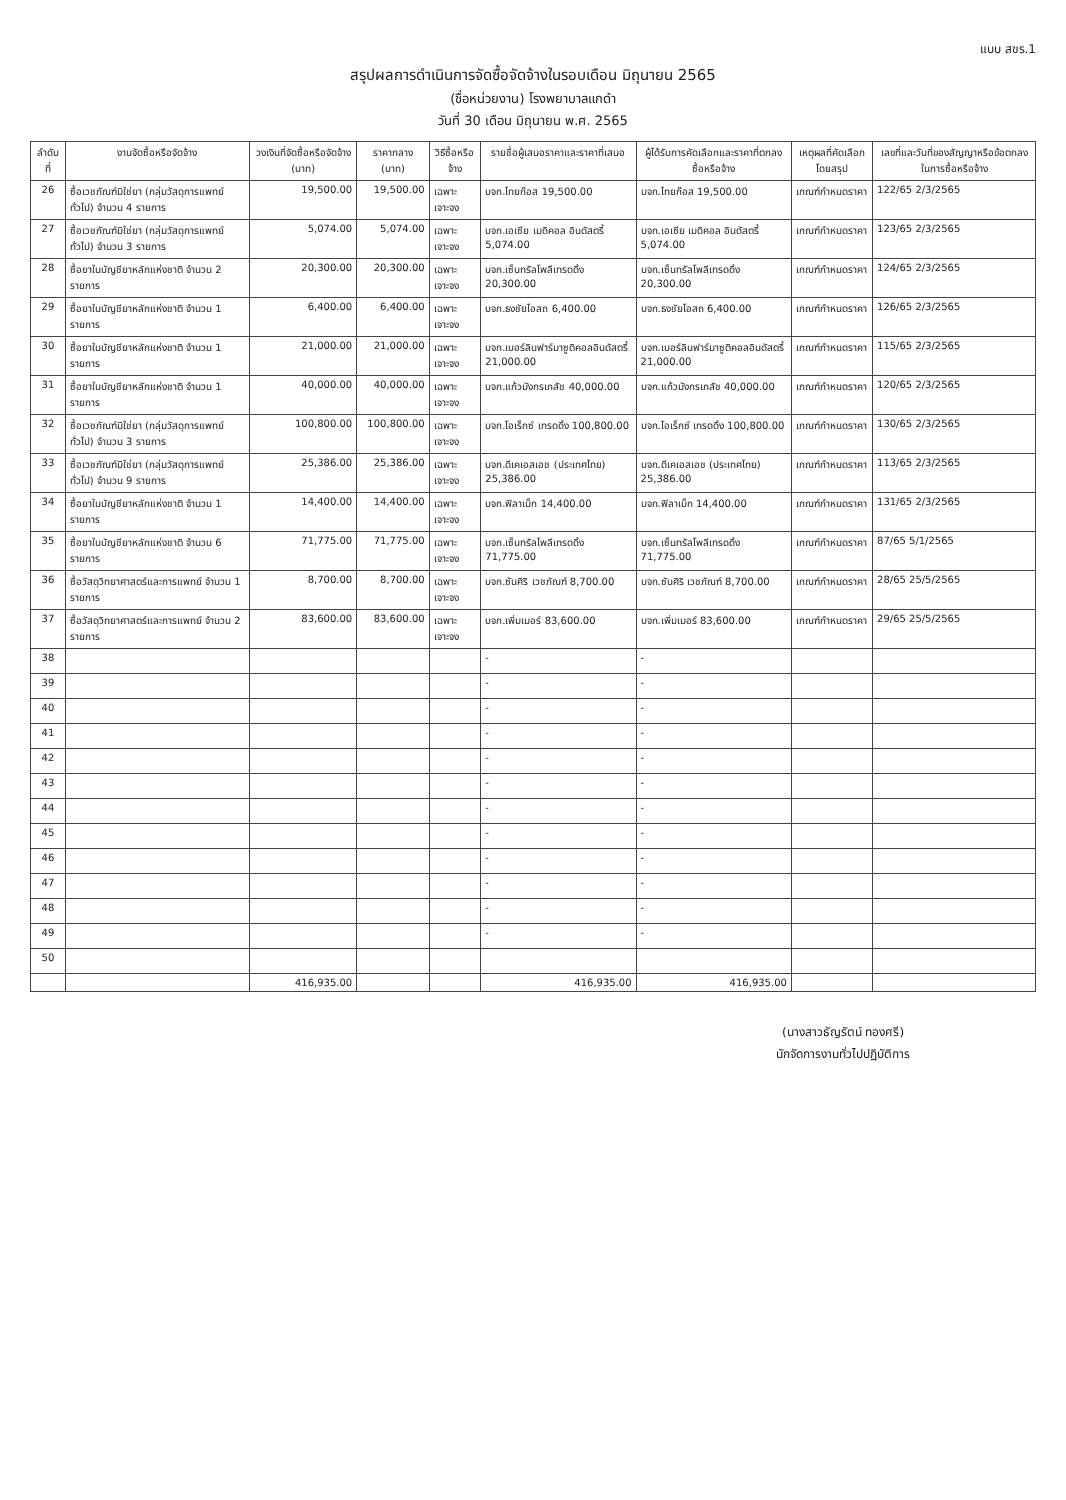แบบ สขร.1
สรุปผลการดำเนินการจัดซื้อจัดจ้างในรอบเดือน มิถุนายน 2565
(ชื่อหน่วยงาน) โรงพยาบาลแกดำ
วันที่ 30 เดือน มิถุนายน พ.ศ. 2565
| ลำดับที่ | งานจัดซื้อหรือจัดจ้าง | วงเงินที่จัดซื้อหรือจัดจ้าง (บาท) | ราคากลาง (บาท) | วิธีซื้อหรือจ้าง | รายชื่อผู้เสนอราคาและราคาที่เสนอ | ผู้ได้รับการคัดเลือกและราคาที่ตกลงซื้อหรือจ้าง | เหตุผลที่คัดเลือกโดยสรุป | เลขที่และวันที่ของสัญญาหรือข้อตกลงในการซื้อหรือจ้าง |
| --- | --- | --- | --- | --- | --- | --- | --- | --- |
| 26 | ซื้อเวชภัณฑ์มิใช่ยา (กลุ่มวัสดุการแพทย์ทั่วไป) จำนวน 4 รายการ | 19,500.00 | 19,500.00 | เฉพาะเจาะจง | บจก.ไทยก๊อส 19,500.00 | บจก.ไทยก๊อส 19,500.00 | เกณฑ์กำหนดราคา | 122/65 2/3/2565 |
| 27 | ซื้อเวชภัณฑ์มิใช่ยา (กลุ่มวัสดุการแพทย์ทั่วไป) จำนวน 3 รายการ | 5,074.00 | 5,074.00 | เฉพาะเจาะจง | บจก.เอเซีย เมดิคอล อินดัสตรี้ 5,074.00 | บจก.เอเซีย เมดิคอล อินดัสตรี้ 5,074.00 | เกณฑ์กำหนดราคา | 123/65 2/3/2565 |
| 28 | ซื้อยาในบัญชียาหลักแห่งชาติ จำนวน 2 รายการ | 20,300.00 | 20,300.00 | เฉพาะเจาะจง | บจก.เซ็นทรัลโพลีเทรดดิ้ง 20,300.00 | บจก.เซ็นทรัลโพลีเทรดดิ้ง 20,300.00 | เกณฑ์กำหนดราคา | 124/65 2/3/2565 |
| 29 | ซื้อยาในบัญชียาหลักแห่งชาติ จำนวน 1 รายการ | 6,400.00 | 6,400.00 | เฉพาะเจาะจง | บจก.ธงชัยโอสถ 6,400.00 | บจก.ธงชัยโอสถ 6,400.00 | เกณฑ์กำหนดราคา | 126/65 2/3/2565 |
| 30 | ซื้อยาในบัญชียาหลักแห่งชาติ จำนวน 1 รายการ | 21,000.00 | 21,000.00 | เฉพาะเจาะจง | บจก.เบอร์ลินฟาร์มาซูติคอลอินดัสตรี้ 21,000.00 | บจก.เบอร์ลินฟาร์มาซูติคอลอินดัสตรี้ 21,000.00 | เกณฑ์กำหนดราคา | 115/65 2/3/2565 |
| 31 | ซื้อยาในบัญชียาหลักแห่งชาติ จำนวน 1 รายการ | 40,000.00 | 40,000.00 | เฉพาะเจาะจง | บจก.แก้วมังกรเภสัช 40,000.00 | บจก.แก้วมังกรเภสัช 40,000.00 | เกณฑ์กำหนดราคา | 120/65 2/3/2565 |
| 32 | ซื้อเวชภัณฑ์มิใช่ยา (กลุ่มวัสดุการแพทย์ทั่วไป) จำนวน 3 รายการ | 100,800.00 | 100,800.00 | เฉพาะเจาะจง | บจก.โอเร็กซ์ เทรดดิ้ง 100,800.00 | บจก.โอเร็กซ์ เทรดดิ้ง 100,800.00 | เกณฑ์กำหนดราคา | 130/65 2/3/2565 |
| 33 | ซื้อเวชภัณฑ์มิใช่ยา (กลุ่มวัสดุการแพทย์ทั่วไป) จำนวน 9 รายการ | 25,386.00 | 25,386.00 | เฉพาะเจาะจง | บจก.ดีเคเอสเอช (ประเทศไทย) 25,386.00 | บจก.ดีเคเอสเอช (ประเทศไทย) 25,386.00 | เกณฑ์กำหนดราคา | 113/65 2/3/2565 |
| 34 | ซื้อยาในบัญชียาหลักแห่งชาติ จำนวน 1 รายการ | 14,400.00 | 14,400.00 | เฉพาะเจาะจง | บจก.ฟิลาเม็ก 14,400.00 | บจก.ฟิลาเม็ก 14,400.00 | เกณฑ์กำหนดราคา | 131/65 2/3/2565 |
| 35 | ซื้อยาในบัญชียาหลักแห่งชาติ จำนวน 6 รายการ | 71,775.00 | 71,775.00 | เฉพาะเจาะจง | บจก.เซ็นทรัลโพลีเทรดดิ้ง 71,775.00 | บจก.เซ็นทรัลโพลีเทรดดิ้ง 71,775.00 | เกณฑ์กำหนดราคา | 87/65 5/1/2565 |
| 36 | ซื้อวัสดุวิทยาศาสตร์และการแพทย์ จำนวน 1 รายการ | 8,700.00 | 8,700.00 | เฉพาะเจาะจง | บจก.ซันศิริ เวชภัณฑ์ 8,700.00 | บจก.ซันศิริ เวชภัณฑ์ 8,700.00 | เกณฑ์กำหนดราคา | 28/65 25/5/2565 |
| 37 | ซื้อวัสดุวิทยาศาสตร์และการแพทย์ จำนวน 2 รายการ | 83,600.00 | 83,600.00 | เฉพาะเจาะจง | บจก.เพิ่มเมอร์ 83,600.00 | บจก.เพิ่มเมอร์ 83,600.00 | เกณฑ์กำหนดราคา | 29/65 25/5/2565 |
| 38 | | | | | - | - | | |
| 39 | | | | | - | - | | |
| 40 | | | | | - | - | | |
| 41 | | | | | - | - | | |
| 42 | | | | | - | - | | |
| 43 | | | | | - | - | | |
| 44 | | | | | - | - | | |
| 45 | | | | | - | - | | |
| 46 | | | | | - | - | | |
| 47 | | | | | - | - | | |
| 48 | | | | | - | - | | |
| 49 | | | | | - | - | | |
| 50 | | | | | | | | |
| | | 416,935.00 | | | 416,935.00 | 416,935.00 | | |
(นางสาวธัญรัตน์ ทองศรี)
นักจัดการงานทั่วไปปฏิบัติการ